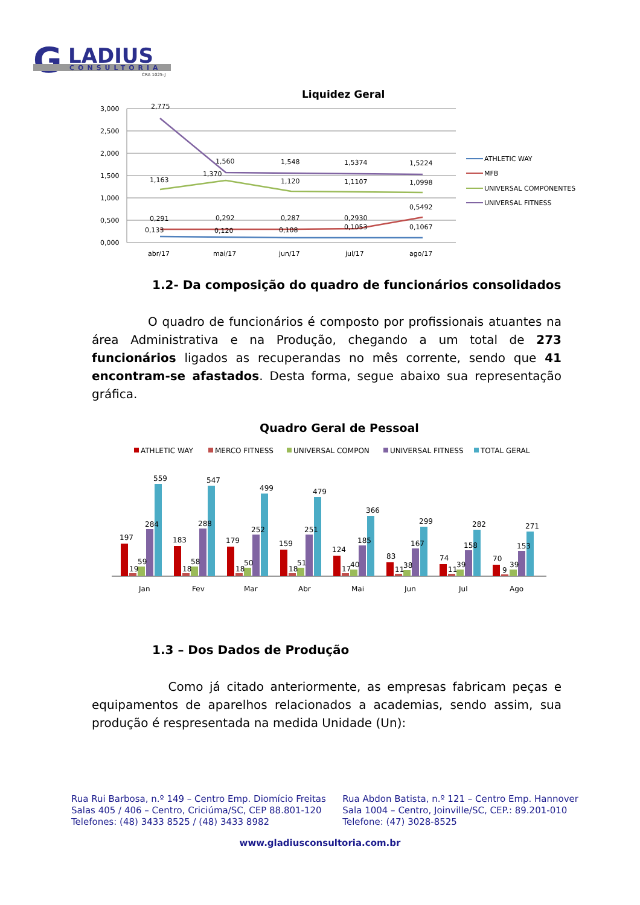G
LADIUS
CONSULTORIA
CRA 1025-J
Liquidez Geral
3,000
2,500
2,000
1,500
1,000
0,500
0,000
2,775
1,560
1,548
1,5374
1,5224
1,163
1,370
1,120
1,1107
1,0998
0,291
0,292
0,287
0,2930
0,5492
0,133
0,120
0,108
0,1053
0,1067
abr/17
mai/17
jun/17
jul/17
ago/17
ATHLETIC WAY
MFB
UNIVERSAL COMPONENTES
UNIVERSAL FITNESS
1.2- Da composição do quadro de funcionários consolidados
O quadro de funcionários é composto por profissionais atuantes na área Administrativa e na Produção, chegando a um total de 273 funcionários ligados as recuperandas no mês corrente, sendo que 41 encontram-se afastados. Desta forma, segue abaixo sua representação gráfica.
Quadro Geral de Pessoal
ATHLETIC WAY
MERCO FITNESS
UNIVERSAL COMPON
UNIVERSAL FITNESS
TOTAL GERAL
197
19
59
284
559
Jan
183
18
58
288
547
Fev
179
18
50
252
499
Mar
159
18
51
251
479
Abr
124
17
40
185
366
Mai
83
11
38
167
299
Jun
74
11
39
158
282
Jul
70
9
39
153
271
Ago
1.3 – Dos Dados de Produção
Como já citado anteriormente, as empresas fabricam peças e equipamentos de aparelhos relacionados a academias, sendo assim, sua produção é respresentada na medida Unidade (Un):
Rua Rui Barbosa, n.º 149 – Centro Emp. Diomício Freitas
Salas 405 / 406 – Centro, Criciúma/SC, CEP 88.801-120
Telefones: (48) 3433 8525 / (48) 3433 8982
Rua Abdon Batista, n.º 121 – Centro Emp. Hannover
Sala 1004 – Centro, Joinville/SC, CEP.: 89.201-010
Telefone: (47) 3028-8525
www.gladiusconsultoria.com.br